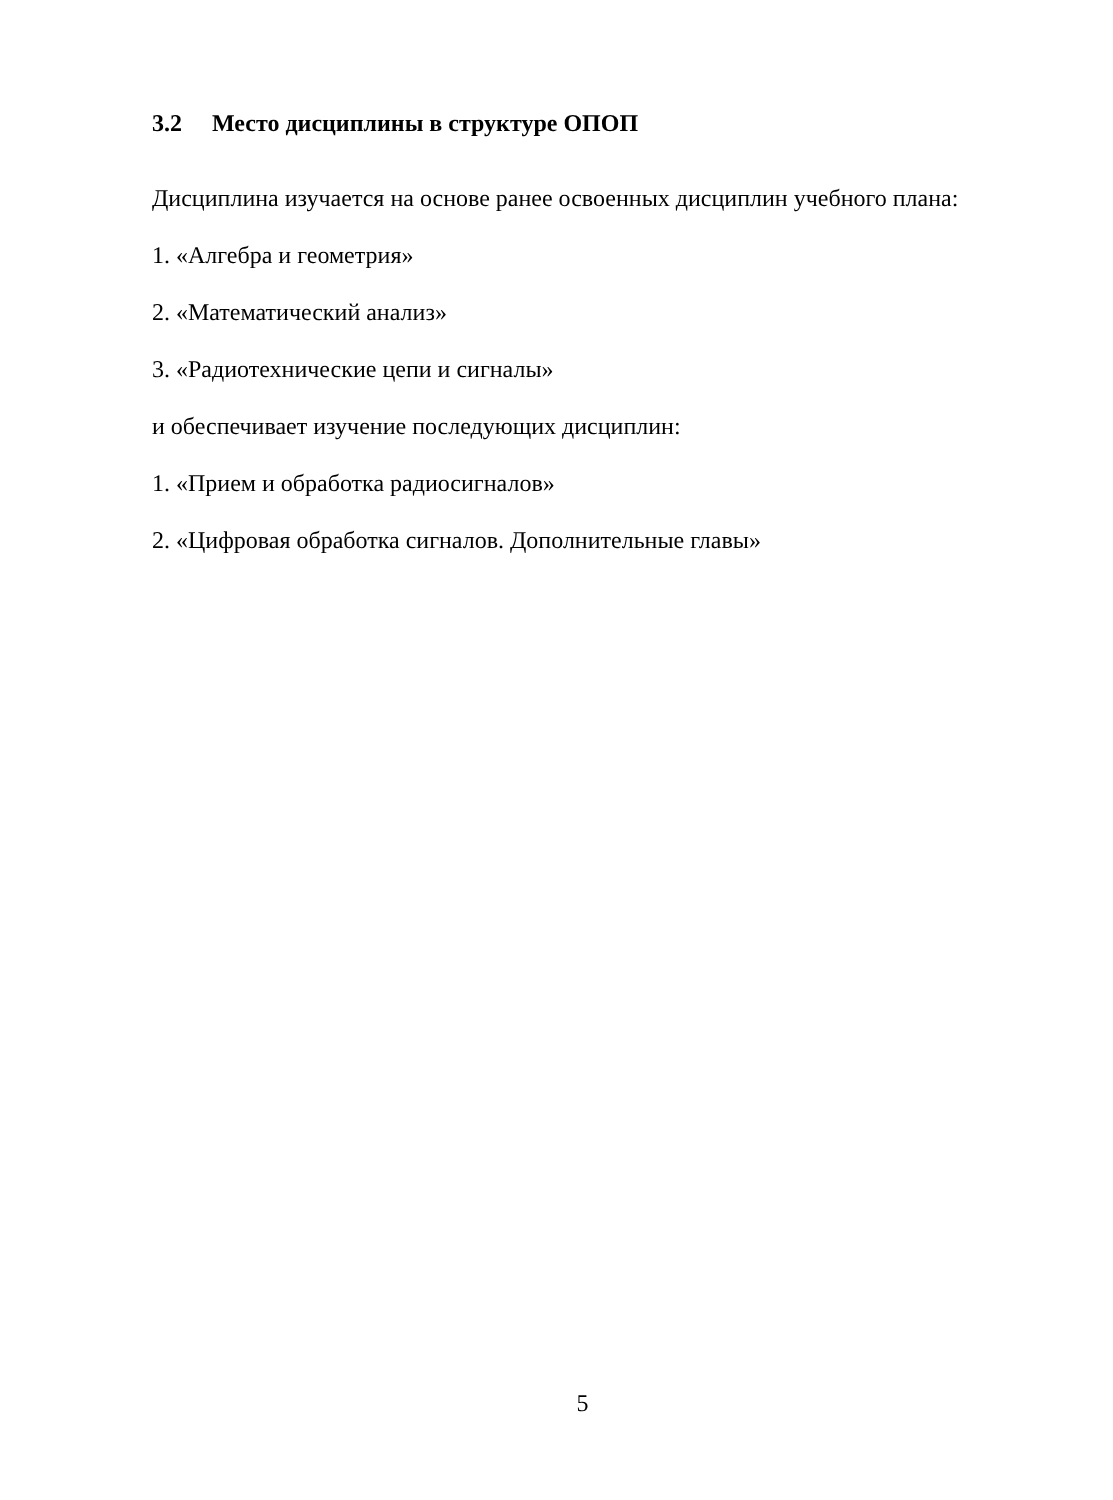3.2 Место дисциплины в структуре ОПОП
Дисциплина изучается на основе ранее освоенных дисциплин учебного плана:
1. «Алгебра и геометрия»
2. «Математический анализ»
3. «Радиотехнические цепи и сигналы»
и обеспечивает изучение последующих дисциплин:
1. «Прием и обработка радиосигналов»
2. «Цифровая обработка сигналов. Дополнительные главы»
5